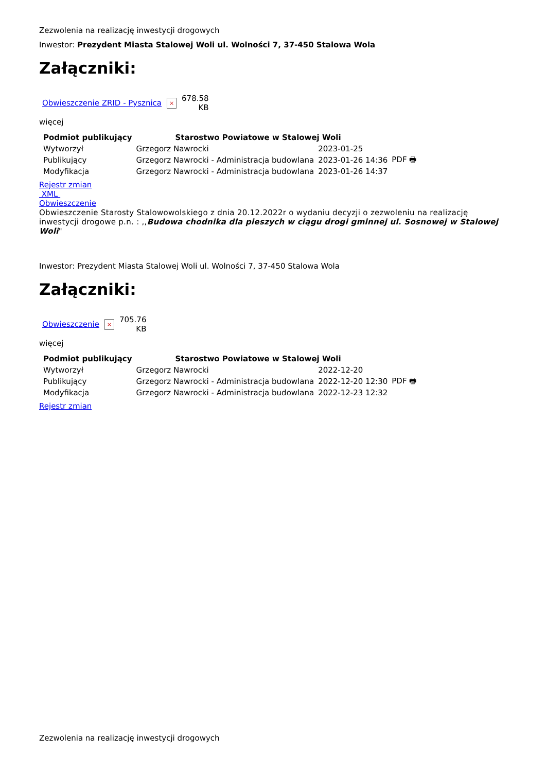Zezwolenia na realizację inwestycji drogowych
Inwestor: Prezydent Miasta Stalowej Woli ul. Wolności 7, 37-450 Stalowa Wola
Załączniki:
| Obwieszczenie ZRID - Pysznica | × | 678.58 KB |
więcej
| Podmiot publikujący | Starostwo Powiatowe w Stalowej Woli | | |
| Wytworzył | Grzegorz Nawrocki | 2023-01-25 | PDF 🖶 |
| Publikujący | Grzegorz Nawrocki - Administracja budowlana | 2023-01-26 14:36 | |
| Modyfikacja | Grzegorz Nawrocki - Administracja budowlana | 2023-01-26 14:37 | |
Rejestr zmian
XML
Obwieszczenie
Obwieszczenie Starosty Stalowowolskiego z dnia 20.12.2022r o wydaniu decyzji o zezwoleniu na realizację inwestycji drogowe p.n. : ,,Budowa chodnika dla pieszych w ciągu drogi gminnej ul. Sosnowej w Stalowej Woli"
Inwestor: Prezydent Miasta Stalowej Woli ul. Wolności 7, 37-450 Stalowa Wola
Załączniki:
| Obwieszczenie | × | 705.76 KB |
więcej
| Podmiot publikujący | Starostwo Powiatowe w Stalowej Woli | | |
| Wytworzył | Grzegorz Nawrocki | 2022-12-20 | PDF 🖶 |
| Publikujący | Grzegorz Nawrocki - Administracja budowlana | 2022-12-20 12:30 | |
| Modyfikacja | Grzegorz Nawrocki - Administracja budowlana | 2022-12-23 12:32 | |
Rejestr zmian
Zezwolenia na realizację inwestycji drogowych